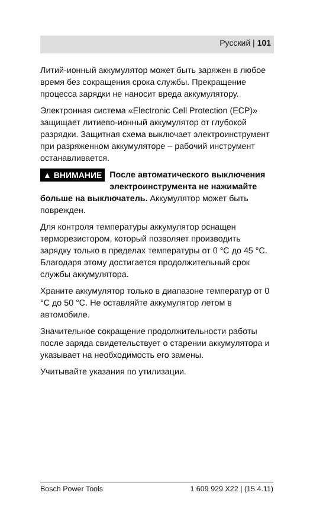Русский | 101
Литий-ионный аккумулятор может быть заряжен в любое время без сокращения срока службы. Прекращение процесса зарядки не наносит вреда аккумулятору.
Электронная система «Electronic Cell Protection (ECP)» защищает литиево-ионный аккумулятор от глубокой разрядки. Защитная схема выключает электроинструмент при разряженном аккумуляторе – рабочий инструмент останавливается.
▲ ВНИМАНИЕ После автоматического выключения электроинструмента не нажимайте больше на выключатель. Аккумулятор может быть поврежден.
Для контроля температуры аккумулятор оснащен терморезистором, который позволяет производить зарядку только в пределах температуры от 0 °C до 45 °C. Благодаря этому достигается продолжительный срок службы аккумулятора.
Храните аккумулятор только в диапазоне температур от 0 °C до 50 °C. Не оставляйте аккумулятор летом в автомобиле.
Значительное сокращение продолжительности работы после заряда свидетельствует о старении аккумулятора и указывает на необходимость его замены.
Учитывайте указания по утилизации.
Bosch Power Tools 1 609 929 X22 | (15.4.11)